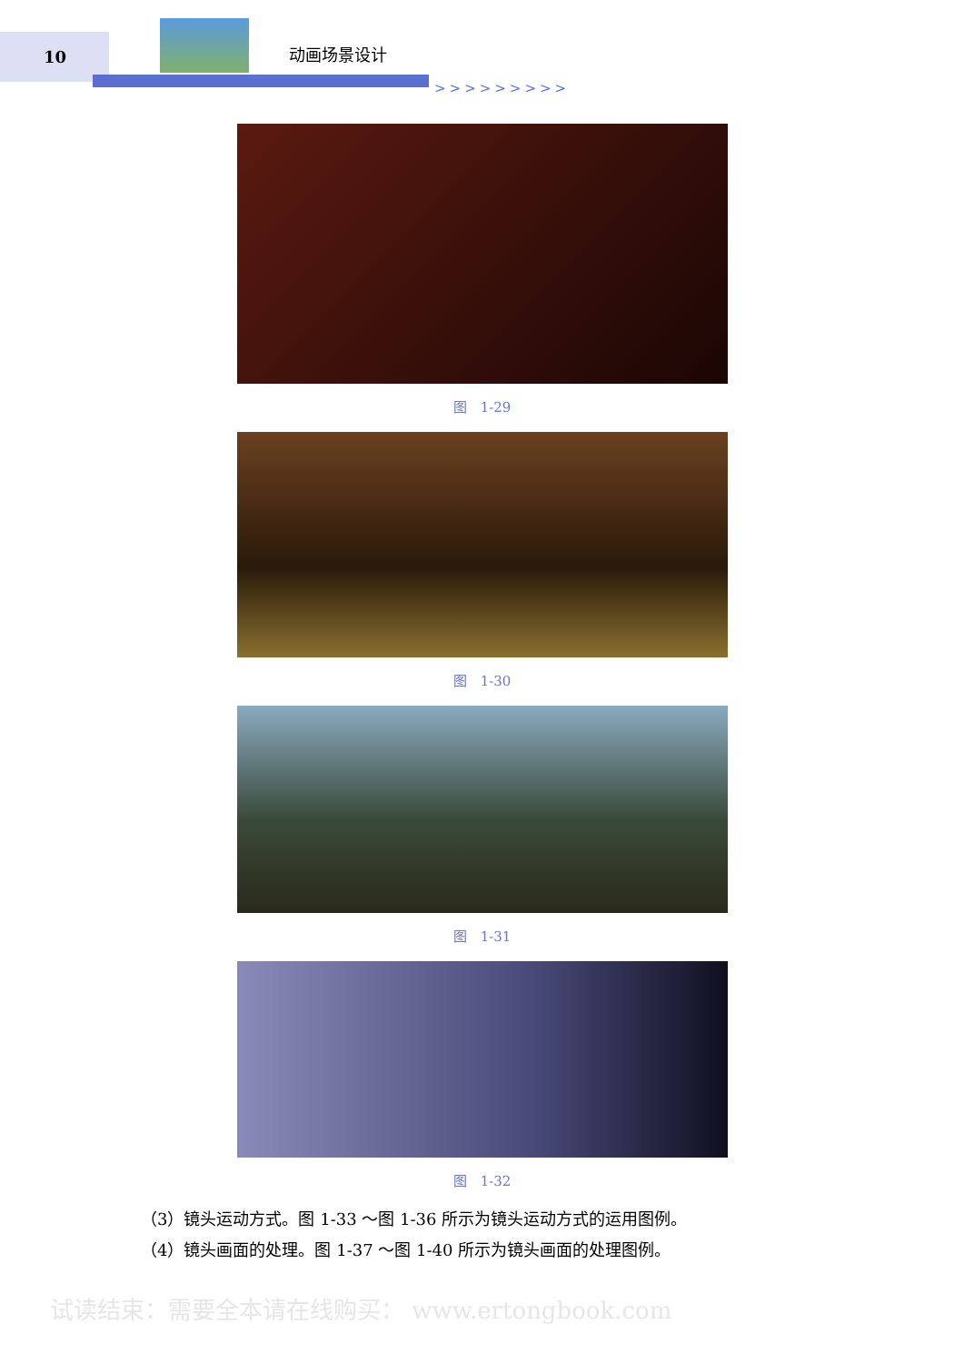10 动画场景设计
>>>>>>>>>
图　1-29
图　1-30
图　1-31
图　1-32
（3）镜头运动方式。图 1-33 ～图 1-36 所示为镜头运动方式的运用图例。
（4）镜头画面的处理。图 1-37 ～图 1-40 所示为镜头画面的处理图例。
试读结束：需要全本请在线购买： www.ertongbook.com